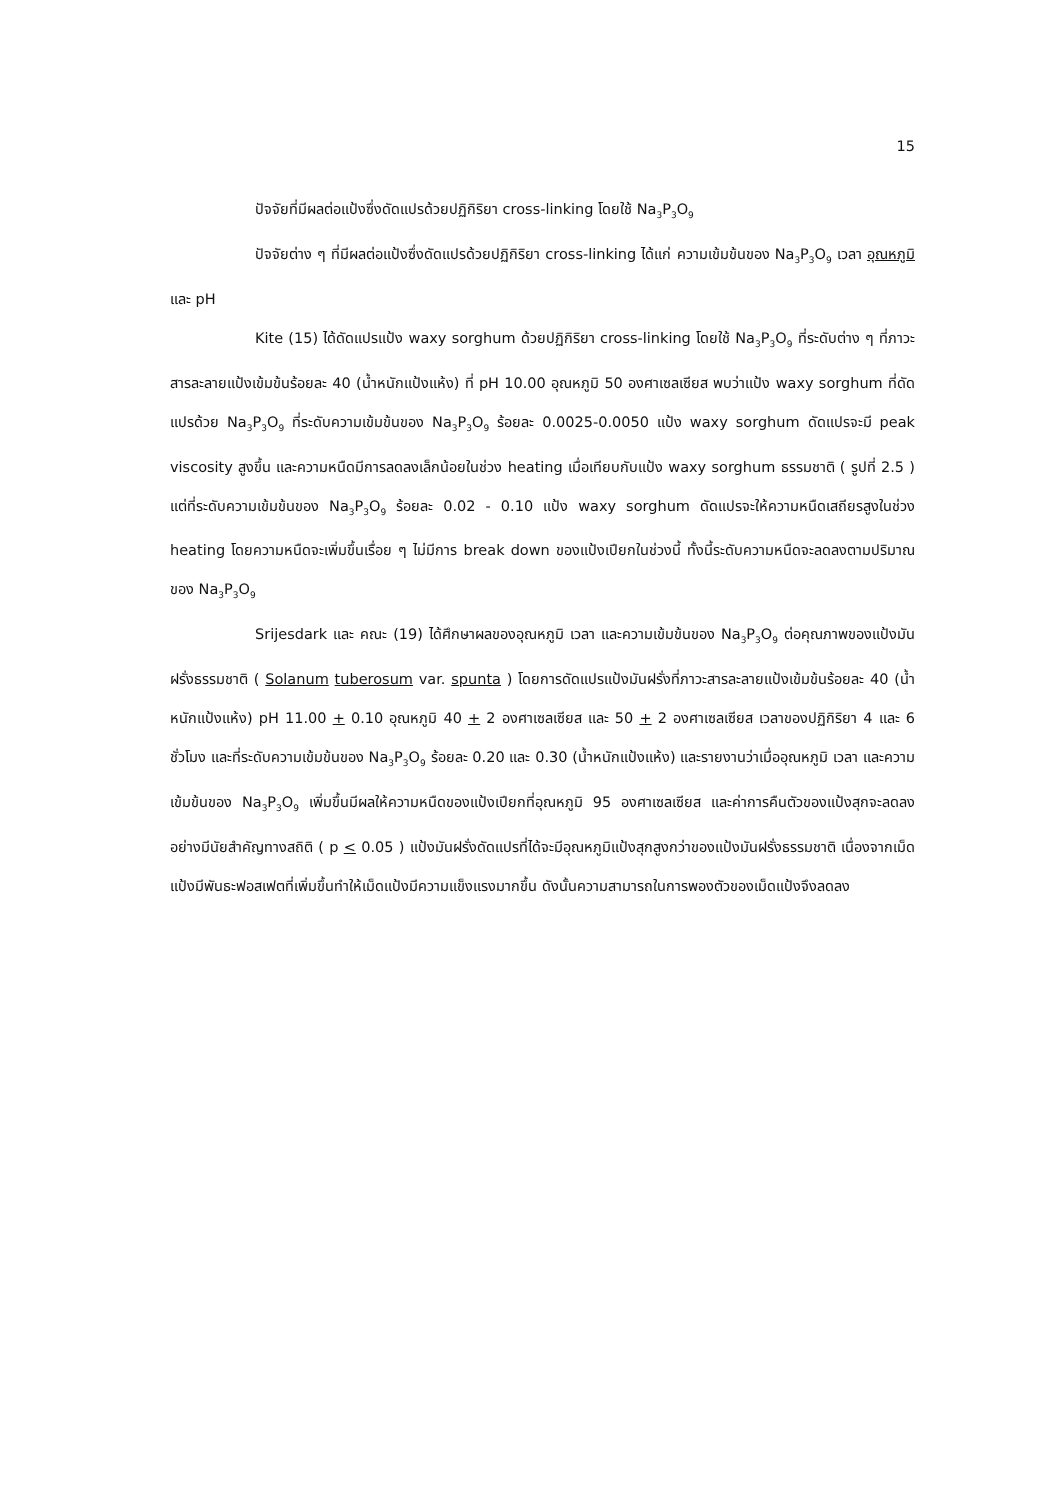15
ปัจจัยที่มีผลต่อแป้งซึ่งดัดแปรด้วยปฏิกิริยา cross-linking โดยใช้ Na<sub>3</sub>P<sub>3</sub>O<sub>9</sub>
ปัจจัยต่าง ๆ ที่มีผลต่อแป้งซึ่งดัดแปรด้วยปฏิกิริยา cross-linking ได้แก่ ความเข้มข้นของ Na<sub>3</sub>P<sub>3</sub>O<sub>9</sub> เวลา อุณหภูมิ และ pH
Kite (15) ได้ดัดแปรแป้ง waxy sorghum ด้วยปฏิกิริยา cross-linking โดยใช้ Na<sub>3</sub>P<sub>3</sub>O<sub>9</sub> ที่ระดับต่าง ๆ ที่ภาวะสารละลายแป้งเข้มข้นร้อยละ 40 (น้ำหนักแป้งแห้ง) ที่ pH 10.00 อุณหภูมิ 50 องศาเซลเซียส พบว่าแป้ง waxy sorghum ที่ดัดแปรด้วย Na<sub>3</sub>P<sub>3</sub>O<sub>9</sub> ที่ระดับความเข้มข้นของ Na<sub>3</sub>P<sub>3</sub>O<sub>9</sub> ร้อยละ 0.0025-0.0050 แป้ง waxy sorghum ดัดแปรจะมี peak viscosity สูงขึ้น และความหนืดมีการลดลงเล็กน้อยในช่วง heating เมื่อเทียบกับแป้ง waxy sorghum ธรรมชาติ ( รูปที่ 2.5 ) แต่ที่ระดับความเข้มข้นของ Na<sub>3</sub>P<sub>3</sub>O<sub>9</sub> ร้อยละ 0.02 - 0.10 แป้ง waxy sorghum ดัดแปรจะให้ความหนืดเสถียรสูงในช่วง heating โดยความหนืดจะเพิ่มขึ้นเรื่อย ๆ ไม่มีการ break down ของแป้งเปียกในช่วงนี้ ทั้งนี้ระดับความหนืดจะลดลงตามปริมาณของ Na<sub>3</sub>P<sub>3</sub>O<sub>9</sub>
Srijesdark และ คณะ (19) ได้ศึกษาผลของอุณหภูมิ เวลา และความเข้มข้นของ Na<sub>3</sub>P<sub>3</sub>O<sub>9</sub> ต่อคุณภาพของแป้งมันฝรั่งธรรมชาติ ( Solanum tuberosum var. spunta ) โดยการดัดแปรแป้งมันฝรั่งที่ภาวะสารละลายแป้งเข้มข้นร้อยละ 40 (น้ำหนักแป้งแห้ง) pH 11.00 + 0.10 อุณหภูมิ 40 + 2 องศาเซลเซียส และ 50 + 2 องศาเซลเซียส เวลาของปฏิกิริยา 4 และ 6 ชั่วโมง และที่ระดับความเข้มข้นของ Na<sub>3</sub>P<sub>3</sub>O<sub>9</sub> ร้อยละ 0.20 และ 0.30 (น้ำหนักแป้งแห้ง) และรายงานว่าเมื่ออุณหภูมิ เวลา และความเข้มข้นของ Na<sub>3</sub>P<sub>3</sub>O<sub>9</sub> เพิ่มขึ้นมีผลให้ความหนืดของแป้งเปียกที่อุณหภูมิ 95 องศาเซลเซียส และค่าการคืนตัวของแป้งสุกจะลดลงอย่างมีนัยสำคัญทางสถิติ ( p < 0.05 ) แป้งมันฝรั่งดัดแปรที่ได้จะมีอุณหภูมิแป้งสุกสูงกว่าของแป้งมันฝรั่งธรรมชาติ เนื่องจากเม็ดแป้งมีพันธะฟอสเฟตที่เพิ่มขึ้นทำให้เม็ดแป้งมีความแข็งแรงมากขึ้น ดังนั้นความสามารถในการพองตัวของเม็ดแป้งจึงลดลง